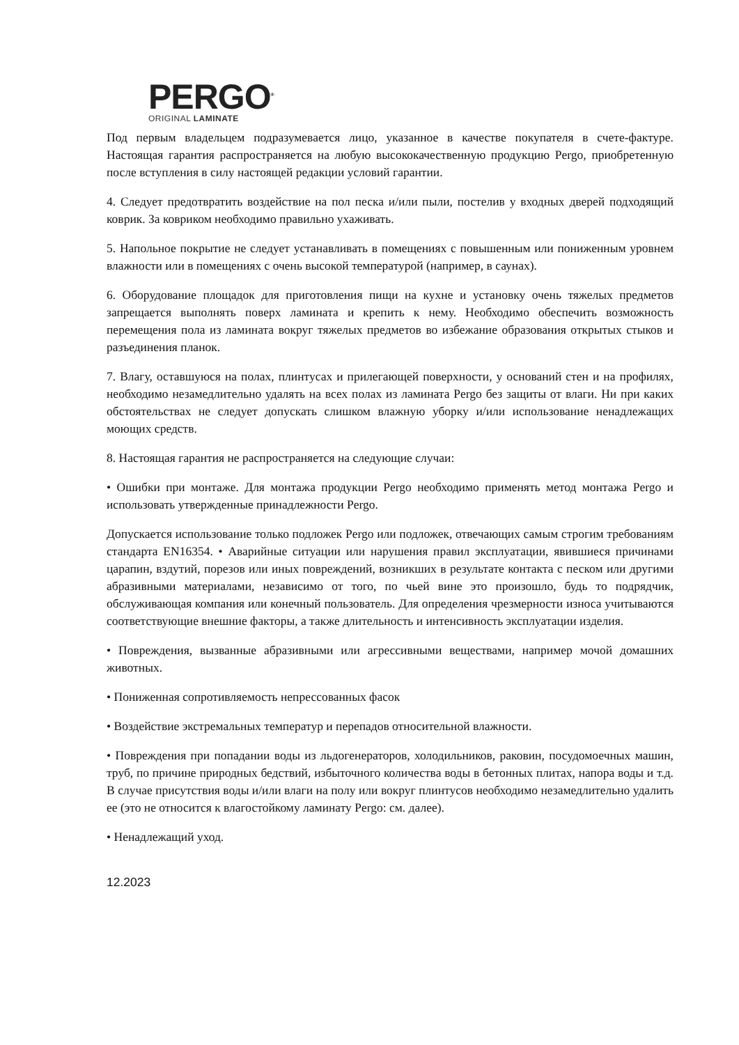PERGO<sup>®</sup>
ORIGINAL LAMINATE
Под первым владельцем подразумевается лицо, указанное в качестве покупателя в счете-фактуре. Настоящая гарантия распространяется на любую высококачественную продукцию Pergo, приобретенную после вступления в силу настоящей редакции условий гарантии.
4. Следует предотвратить воздействие на пол песка и/или пыли, постелив у входных дверей подходящий коврик. За ковриком необходимо правильно ухаживать.
5. Напольное покрытие не следует устанавливать в помещениях с повышенным или пониженным уровнем влажности или в помещениях с очень высокой температурой (например, в саунах).
6. Оборудование площадок для приготовления пищи на кухне и установку очень тяжелых предметов запрещается выполнять поверх ламината и крепить к нему. Необходимо обеспечить возможность перемещения пола из ламината вокруг тяжелых предметов во избежание образования открытых стыков и разъединения планок.
7. Влагу, оставшуюся на полах, плинтусах и прилегающей поверхности, у оснований стен и на профилях, необходимо незамедлительно удалять на всех полах из ламината Pergo без защиты от влаги. Ни при каких обстоятельствах не следует допускать слишком влажную уборку и/или использование ненадлежащих моющих средств.
8. Настоящая гарантия не распространяется на следующие случаи:
• Ошибки при монтаже. Для монтажа продукции Pergo необходимо применять метод монтажа Pergo и использовать утвержденные принадлежности Pergo.
Допускается использование только подложек Pergo или подложек, отвечающих самым строгим требованиям стандарта EN16354. • Аварийные ситуации или нарушения правил эксплуатации, явившиеся причинами царапин, вздутий, порезов или иных повреждений, возникших в результате контакта с песком или другими абразивными материалами, независимо от того, по чьей вине это произошло, будь то подрядчик, обслуживающая компания или конечный пользователь. Для определения чрезмерности износа учитываются соответствующие внешние факторы, а также длительность и интенсивность эксплуатации изделия.
• Повреждения, вызванные абразивными или агрессивными веществами, например мочой домашних животных.
• Пониженная сопротивляемость непрессованных фасок
• Воздействие экстремальных температур и перепадов относительной влажности.
• Повреждения при попадании воды из льдогенераторов, холодильников, раковин, посудомоечных машин, труб, по причине природных бедствий, избыточного количества воды в бетонных плитах, напора воды и т.д. В случае присутствия воды и/или влаги на полу или вокруг плинтусов необходимо незамедлительно удалить ее (это не относится к влагостойкому ламинату Pergo: см. далее).
• Ненадлежащий уход.
12.2023